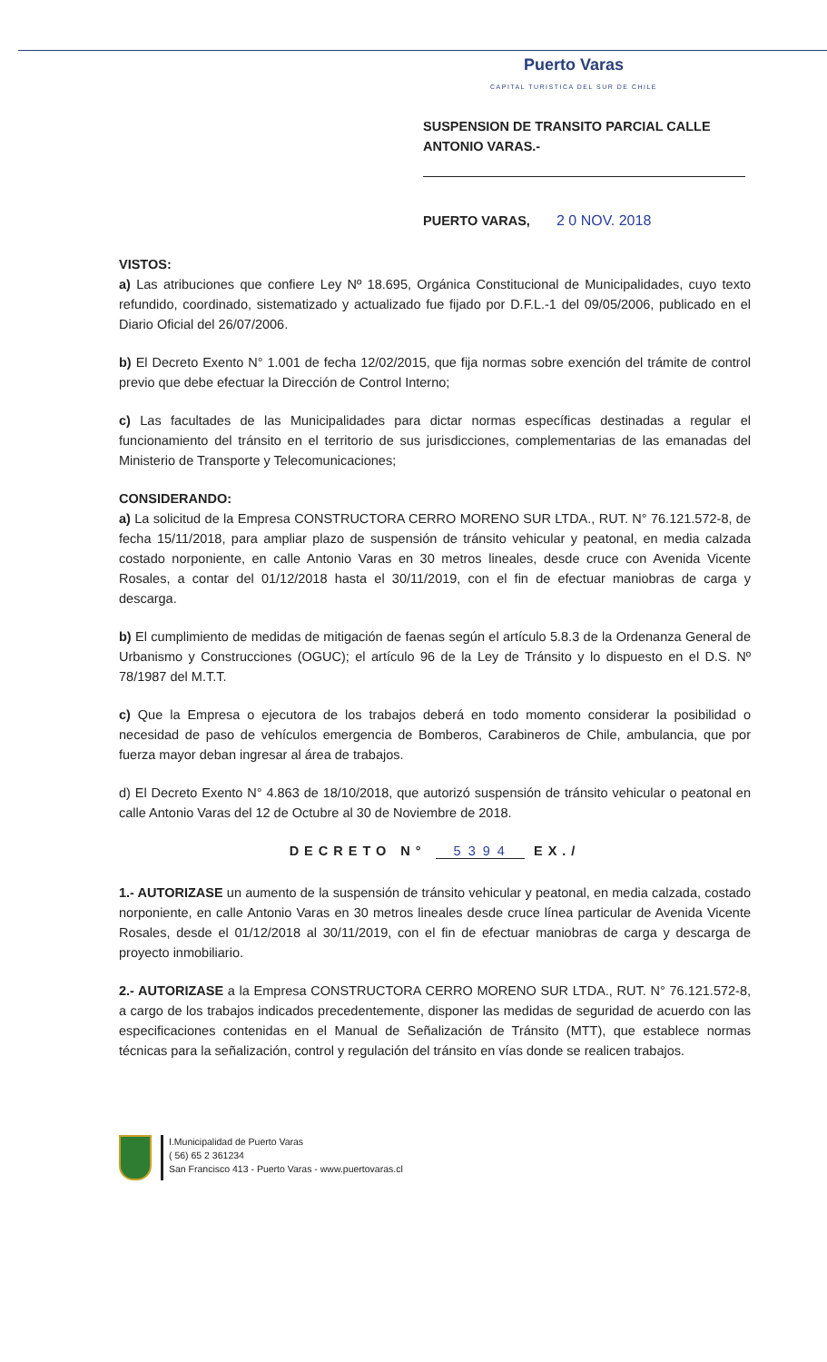Puerto Varas
CAPITAL TURISTICA DEL SUR DE CHILE
SUSPENSION DE TRANSITO PARCIAL CALLE ANTONIO VARAS.-
PUERTO VARAS, 2 0 NOV. 2018
VISTOS:
a) Las atribuciones que confiere Ley Nº 18.695, Orgánica Constitucional de Municipalidades, cuyo texto refundido, coordinado, sistematizado y actualizado fue fijado por D.F.L.-1 del 09/05/2006, publicado en el Diario Oficial del 26/07/2006.
b) El Decreto Exento N° 1.001 de fecha 12/02/2015, que fija normas sobre exención del trámite de control previo que debe efectuar la Dirección de Control Interno;
c) Las facultades de las Municipalidades para dictar normas específicas destinadas a regular el funcionamiento del tránsito en el territorio de sus jurisdicciones, complementarias de las emanadas del Ministerio de Transporte y Telecomunicaciones;
CONSIDERANDO:
a) La solicitud de la Empresa CONSTRUCTORA CERRO MORENO SUR LTDA., RUT. N° 76.121.572-8, de fecha 15/11/2018, para ampliar plazo de suspensión de tránsito vehicular y peatonal, en media calzada costado norponiente, en calle Antonio Varas en 30 metros lineales, desde cruce con Avenida Vicente Rosales, a contar del 01/12/2018 hasta el 30/11/2019, con el fin de efectuar maniobras de carga y descarga.
b) El cumplimiento de medidas de mitigación de faenas según el artículo 5.8.3 de la Ordenanza General de Urbanismo y Construcciones (OGUC); el artículo 96 de la Ley de Tránsito y lo dispuesto en el D.S. Nº 78/1987 del M.T.T.
c) Que la Empresa o ejecutora de los trabajos deberá en todo momento considerar la posibilidad o necesidad de paso de vehículos emergencia de Bomberos, Carabineros de Chile, ambulancia, que por fuerza mayor deban ingresar al área de trabajos.
d) El Decreto Exento N° 4.863 de 18/10/2018, que autorizó suspensión de tránsito vehicular o peatonal en calle Antonio Varas del 12 de Octubre al 30 de Noviembre de 2018.
DECRETO N° 5 3 9 4 EX./
1.- AUTORIZASE un aumento de la suspensión de tránsito vehicular y peatonal, en media calzada, costado norponiente, en calle Antonio Varas en 30 metros lineales desde cruce línea particular de Avenida Vicente Rosales, desde el 01/12/2018 al 30/11/2019, con el fin de efectuar maniobras de carga y descarga de proyecto inmobiliario.
2.- AUTORIZASE a la Empresa CONSTRUCTORA CERRO MORENO SUR LTDA., RUT. N° 76.121.572-8, a cargo de los trabajos indicados precedentemente, disponer las medidas de seguridad de acuerdo con las especificaciones contenidas en el Manual de Señalización de Tránsito (MTT), que establece normas técnicas para la señalización, control y regulación del tránsito en vías donde se realicen trabajos.
I.Municipalidad de Puerto Varas
( 56) 65 2 361234
San Francisco 413 - Puerto Varas - www.puertovaras.cl